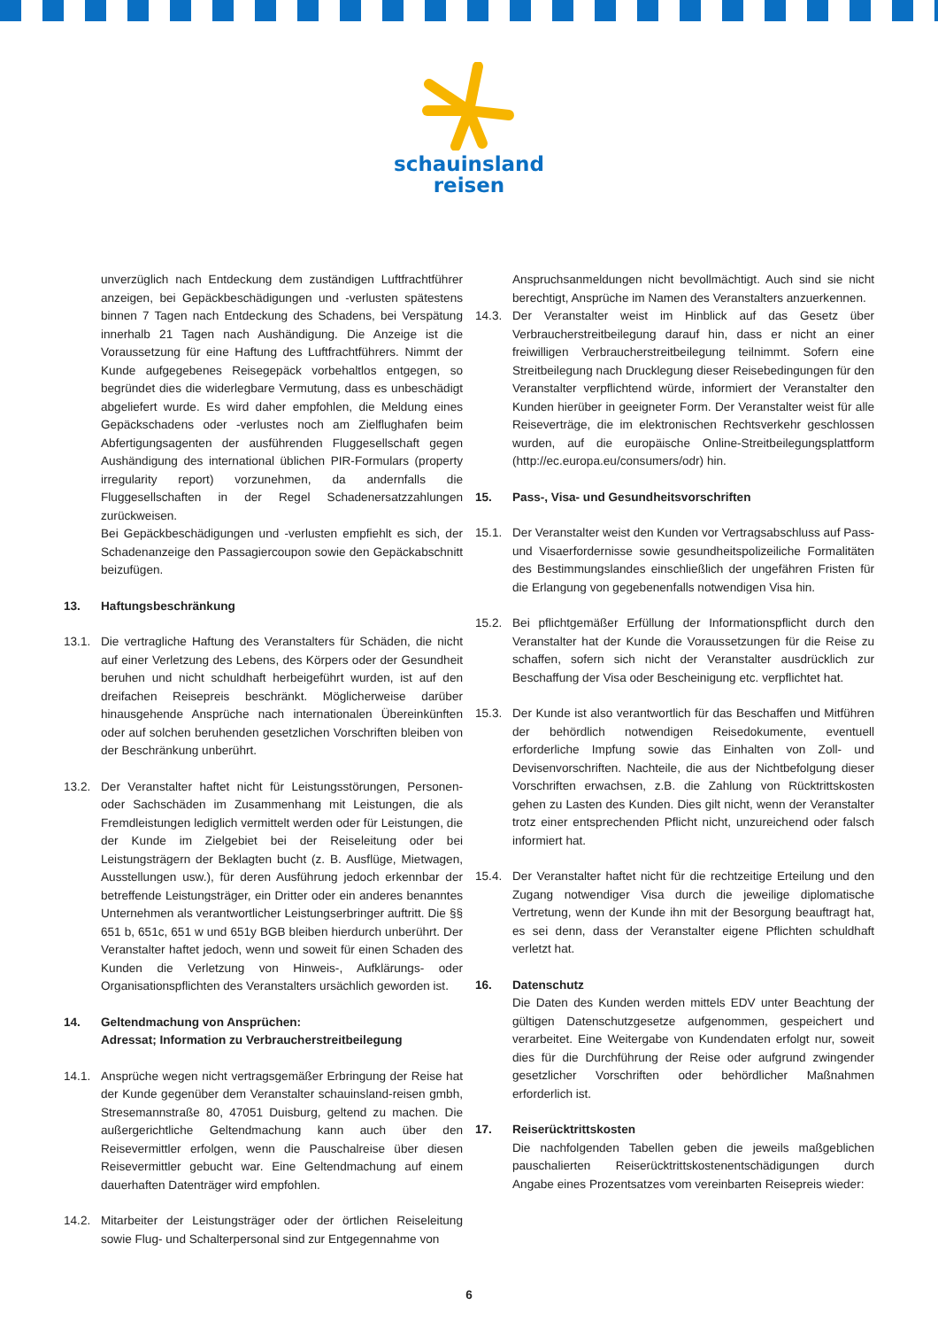schauinsland
reisen
unverzüglich nach Entdeckung dem zuständigen Luftfrachtführer anzeigen, bei Gepäckbeschädigungen und -verlusten spätestens binnen 7 Tagen nach Entdeckung des Schadens, bei Verspätung innerhalb 21 Tagen nach Aushändigung. Die Anzeige ist die Voraussetzung für eine Haftung des Luftfrachtführers. Nimmt der Kunde aufgegebenes Reisegepäck vorbehaltlos entgegen, so begründet dies die widerlegbare Vermutung, dass es unbeschädigt abgeliefert wurde. Es wird daher empfohlen, die Meldung eines Gepäckschadens oder -verlustes noch am Zielflughafen beim Abfertigungsagenten der ausführenden Fluggesellschaft gegen Aushändigung des international üblichen PIR-Formulars (property irregularity report) vorzunehmen, da andernfalls die Fluggesellschaften in der Regel Schadenersatzzahlungen zurückweisen.
Bei Gepäckbeschädigungen und -verlusten empfiehlt es sich, der Schadenanzeige den Passagiercoupon sowie den Gepäckabschnitt beizufügen.
13. Haftungsbeschränkung
13.1. Die vertragliche Haftung des Veranstalters für Schäden, die nicht auf einer Verletzung des Lebens, des Körpers oder der Gesundheit beruhen und nicht schuldhaft herbeigeführt wurden, ist auf den dreifachen Reisepreis beschränkt. Möglicherweise darüber hinausgehende Ansprüche nach internationalen Übereinkünften oder auf solchen beruhenden gesetzlichen Vorschriften bleiben von der Beschränkung unberührt.
13.2. Der Veranstalter haftet nicht für Leistungsstörungen, Personen- oder Sachschäden im Zusammenhang mit Leistungen, die als Fremdleistungen lediglich vermittelt werden oder für Leistungen, die der Kunde im Zielgebiet bei der Reiseleitung oder bei Leistungsträgern der Beklagten bucht (z. B. Ausflüge, Mietwagen, Ausstellungen usw.), für deren Ausführung jedoch erkennbar der betreffende Leistungsträger, ein Dritter oder ein anderes benanntes Unternehmen als verantwortlicher Leistungserbringer auftritt. Die §§ 651 b, 651c, 651 w und 651y BGB bleiben hierdurch unberührt. Der Veranstalter haftet jedoch, wenn und soweit für einen Schaden des Kunden die Verletzung von Hinweis-, Aufklärungs- oder Organisationspflichten des Veranstalters ursächlich geworden ist.
14. Geltendmachung von Ansprüchen:
Adressat; Information zu Verbraucherstreitbeilegung
14.1. Ansprüche wegen nicht vertragsgemäßer Erbringung der Reise hat der Kunde gegenüber dem Veranstalter schauinsland-reisen gmbh, Stresemannstraße 80, 47051 Duisburg, geltend zu machen. Die außergerichtliche Geltendmachung kann auch über den Reisevermittler erfolgen, wenn die Pauschalreise über diesen Reisevermittler gebucht war. Eine Geltendmachung auf einem dauerhaften Datenträger wird empfohlen.
14.2. Mitarbeiter der Leistungsträger oder der örtlichen Reiseleitung sowie Flug- und Schalterpersonal sind zur Entgegennahme von
Anspruchsanmeldungen nicht bevollmächtigt. Auch sind sie nicht berechtigt, Ansprüche im Namen des Veranstalters anzuerkennen.
14.3. Der Veranstalter weist im Hinblick auf das Gesetz über Verbraucherstreitbeilegung darauf hin, dass er nicht an einer freiwilligen Verbraucherstreitbeilegung teilnimmt. Sofern eine Streitbeilegung nach Drucklegung dieser Reisebedingungen für den Veranstalter verpflichtend würde, informiert der Veranstalter den Kunden hierüber in geeigneter Form. Der Veranstalter weist für alle Reiseverträge, die im elektronischen Rechtsverkehr geschlossen wurden, auf die europäische Online-Streitbeilegungsplattform (http://ec.europa.eu/consumers/odr) hin.
15. Pass-, Visa- und Gesundheitsvorschriften
15.1. Der Veranstalter weist den Kunden vor Vertragsabschluss auf Pass- und Visaerfordernisse sowie gesundheitspolizeiliche Formalitäten des Bestimmungslandes einschließlich der ungefähren Fristen für die Erlangung von gegebenenfalls notwendigen Visa hin.
15.2. Bei pflichtgemäßer Erfüllung der Informationspflicht durch den Veranstalter hat der Kunde die Voraussetzungen für die Reise zu schaffen, sofern sich nicht der Veranstalter ausdrücklich zur Beschaffung der Visa oder Bescheinigung etc. verpflichtet hat.
15.3. Der Kunde ist also verantwortlich für das Beschaffen und Mitführen der behördlich notwendigen Reisedokumente, eventuell erforderliche Impfung sowie das Einhalten von Zoll- und Devisenvorschriften. Nachteile, die aus der Nichtbefolgung dieser Vorschriften erwachsen, z.B. die Zahlung von Rücktrittskosten gehen zu Lasten des Kunden. Dies gilt nicht, wenn der Veranstalter trotz einer entsprechenden Pflicht nicht, unzureichend oder falsch informiert hat.
15.4. Der Veranstalter haftet nicht für die rechtzeitige Erteilung und den Zugang notwendiger Visa durch die jeweilige diplomatische Vertretung, wenn der Kunde ihn mit der Besorgung beauftragt hat, es sei denn, dass der Veranstalter eigene Pflichten schuldhaft verletzt hat.
16. Datenschutz
Die Daten des Kunden werden mittels EDV unter Beachtung der gültigen Datenschutzgesetze aufgenommen, gespeichert und verarbeitet. Eine Weitergabe von Kundendaten erfolgt nur, soweit dies für die Durchführung der Reise oder aufgrund zwingender gesetzlicher Vorschriften oder behördlicher Maßnahmen erforderlich ist.
17. Reiserücktrittskosten
Die nachfolgenden Tabellen geben die jeweils maßgeblichen pauschalierten Reiserücktrittskostenentschädigungen durch Angabe eines Prozentsatzes vom vereinbarten Reisepreis wieder:
6